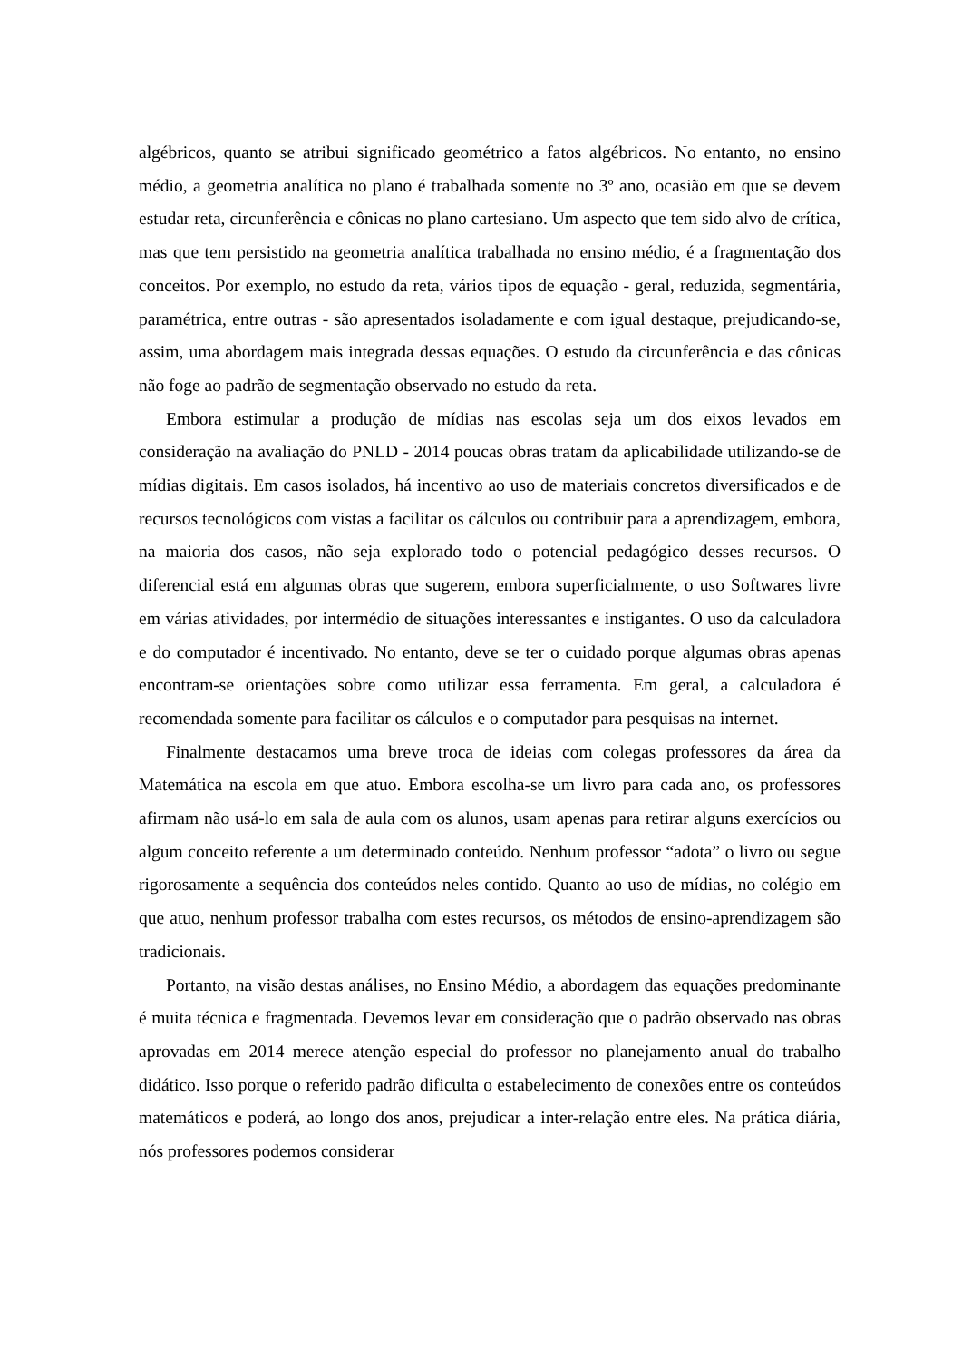algébricos, quanto se atribui significado geométrico a fatos algébricos. No entanto, no ensino médio, a geometria analítica no plano é trabalhada somente no 3º ano, ocasião em que se devem estudar reta, circunferência e cônicas no plano cartesiano. Um aspecto que tem sido alvo de crítica, mas que tem persistido na geometria analítica trabalhada no ensino médio, é a fragmentação dos conceitos. Por exemplo, no estudo da reta, vários tipos de equação - geral, reduzida, segmentária, paramétrica, entre outras - são apresentados isoladamente e com igual destaque, prejudicando-se, assim, uma abordagem mais integrada dessas equações. O estudo da circunferência e das cônicas não foge ao padrão de segmentação observado no estudo da reta.
Embora estimular a produção de mídias nas escolas seja um dos eixos levados em consideração na avaliação do PNLD - 2014 poucas obras tratam da aplicabilidade utilizando-se de mídias digitais. Em casos isolados, há incentivo ao uso de materiais concretos diversificados e de recursos tecnológicos com vistas a facilitar os cálculos ou contribuir para a aprendizagem, embora, na maioria dos casos, não seja explorado todo o potencial pedagógico desses recursos. O diferencial está em algumas obras que sugerem, embora superficialmente, o uso Softwares livre em várias atividades, por intermédio de situações interessantes e instigantes. O uso da calculadora e do computador é incentivado. No entanto, deve se ter o cuidado porque algumas obras apenas encontram-se orientações sobre como utilizar essa ferramenta. Em geral, a calculadora é recomendada somente para facilitar os cálculos e o computador para pesquisas na internet.
Finalmente destacamos uma breve troca de ideias com colegas professores da área da Matemática na escola em que atuo. Embora escolha-se um livro para cada ano, os professores afirmam não usá-lo em sala de aula com os alunos, usam apenas para retirar alguns exercícios ou algum conceito referente a um determinado conteúdo. Nenhum professor “adota” o livro ou segue rigorosamente a sequência dos conteúdos neles contido. Quanto ao uso de mídias, no colégio em que atuo, nenhum professor trabalha com estes recursos, os métodos de ensino-aprendizagem são tradicionais.
Portanto, na visão destas análises, no Ensino Médio, a abordagem das equações predominante é muita técnica e fragmentada. Devemos levar em consideração que o padrão observado nas obras aprovadas em 2014 merece atenção especial do professor no planejamento anual do trabalho didático. Isso porque o referido padrão dificulta o estabelecimento de conexões entre os conteúdos matemáticos e poderá, ao longo dos anos, prejudicar a inter-relação entre eles. Na prática diária, nós professores podemos considerar